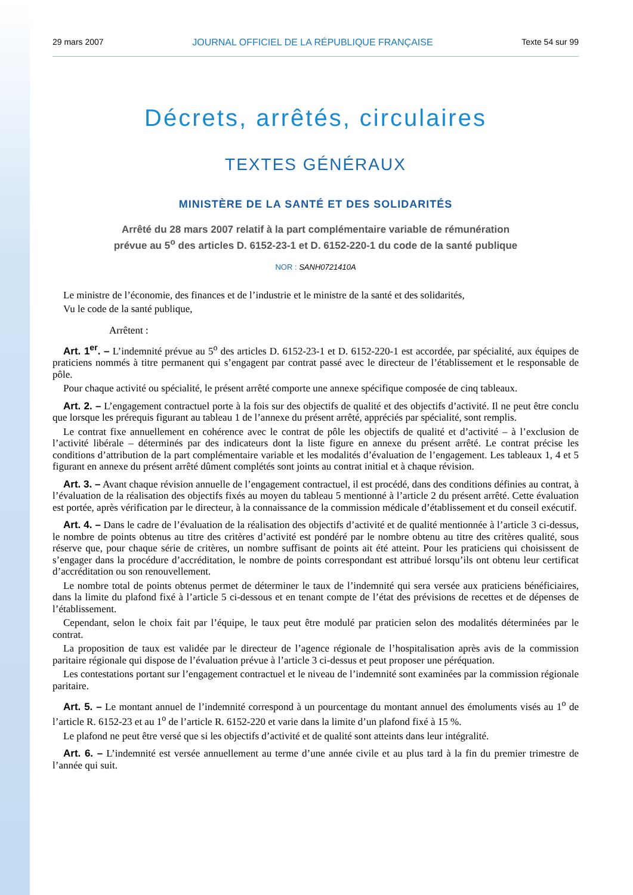29 mars 2007 JOURNAL OFFICIEL DE LA RÉPUBLIQUE FRANÇAISE Texte 54 sur 99
Décrets, arrêtés, circulaires
TEXTES GÉNÉRAUX
MINISTÈRE DE LA SANTÉ ET DES SOLIDARITÉS
Arrêté du 28 mars 2007 relatif à la part complémentaire variable de rémunération
prévue au 5<sup>o</sup> des articles D. 6152-23-1 et D. 6152-220-1 du code de la santé publique
NOR : SANH0721410A
Le ministre de l’économie, des finances et de l’industrie et le ministre de la santé et des solidarités,
Vu le code de la santé publique,
Arrêtent :
Art. 1<sup>er</sup>. – L’indemnité prévue au 5<sup>o</sup> des articles D. 6152-23-1 et D. 6152-220-1 est accordée, par spécialité, aux équipes de praticiens nommés à titre permanent qui s’engagent par contrat passé avec le directeur de l’établissement et le responsable de pôle.
Pour chaque activité ou spécialité, le présent arrêté comporte une annexe spécifique composée de cinq tableaux.
Art. 2. – L’engagement contractuel porte à la fois sur des objectifs de qualité et des objectifs d’activité. Il ne peut être conclu que lorsque les prérequis figurant au tableau 1 de l’annexe du présent arrêté, appréciés par spécialité, sont remplis.
Le contrat fixe annuellement en cohérence avec le contrat de pôle les objectifs de qualité et d’activité – à l’exclusion de l’activité libérale – déterminés par des indicateurs dont la liste figure en annexe du présent arrêté. Le contrat précise les conditions d’attribution de la part complémentaire variable et les modalités d’évaluation de l’engagement. Les tableaux 1, 4 et 5 figurant en annexe du présent arrêté dûment complétés sont joints au contrat initial et à chaque révision.
Art. 3. – Avant chaque révision annuelle de l’engagement contractuel, il est procédé, dans des conditions définies au contrat, à l’évaluation de la réalisation des objectifs fixés au moyen du tableau 5 mentionné à l’article 2 du présent arrêté. Cette évaluation est portée, après vérification par le directeur, à la connaissance de la commission médicale d’établissement et du conseil exécutif.
Art. 4. – Dans le cadre de l’évaluation de la réalisation des objectifs d’activité et de qualité mentionnée à l’article 3 ci-dessus, le nombre de points obtenus au titre des critères d’activité est pondéré par le nombre obtenu au titre des critères qualité, sous réserve que, pour chaque série de critères, un nombre suffisant de points ait été atteint. Pour les praticiens qui choisissent de s’engager dans la procédure d’accréditation, le nombre de points correspondant est attribué lorsqu’ils ont obtenu leur certificat d’accréditation ou son renouvellement.
Le nombre total de points obtenus permet de déterminer le taux de l’indemnité qui sera versée aux praticiens bénéficiaires, dans la limite du plafond fixé à l’article 5 ci-dessous et en tenant compte de l’état des prévisions de recettes et de dépenses de l’établissement.
Cependant, selon le choix fait par l’équipe, le taux peut être modulé par praticien selon des modalités déterminées par le contrat.
La proposition de taux est validée par le directeur de l’agence régionale de l’hospitalisation après avis de la commission paritaire régionale qui dispose de l’évaluation prévue à l’article 3 ci-dessus et peut proposer une péréquation.
Les contestations portant sur l’engagement contractuel et le niveau de l’indemnité sont examinées par la commission régionale paritaire.
Art. 5. – Le montant annuel de l’indemnité correspond à un pourcentage du montant annuel des émoluments visés au 1<sup>o</sup> de l’article R. 6152-23 et au 1<sup>o</sup> de l’article R. 6152-220 et varie dans la limite d’un plafond fixé à 15 %.
Le plafond ne peut être versé que si les objectifs d’activité et de qualité sont atteints dans leur intégralité.
Art. 6. – L’indemnité est versée annuellement au terme d’une année civile et au plus tard à la fin du premier trimestre de l’année qui suit.